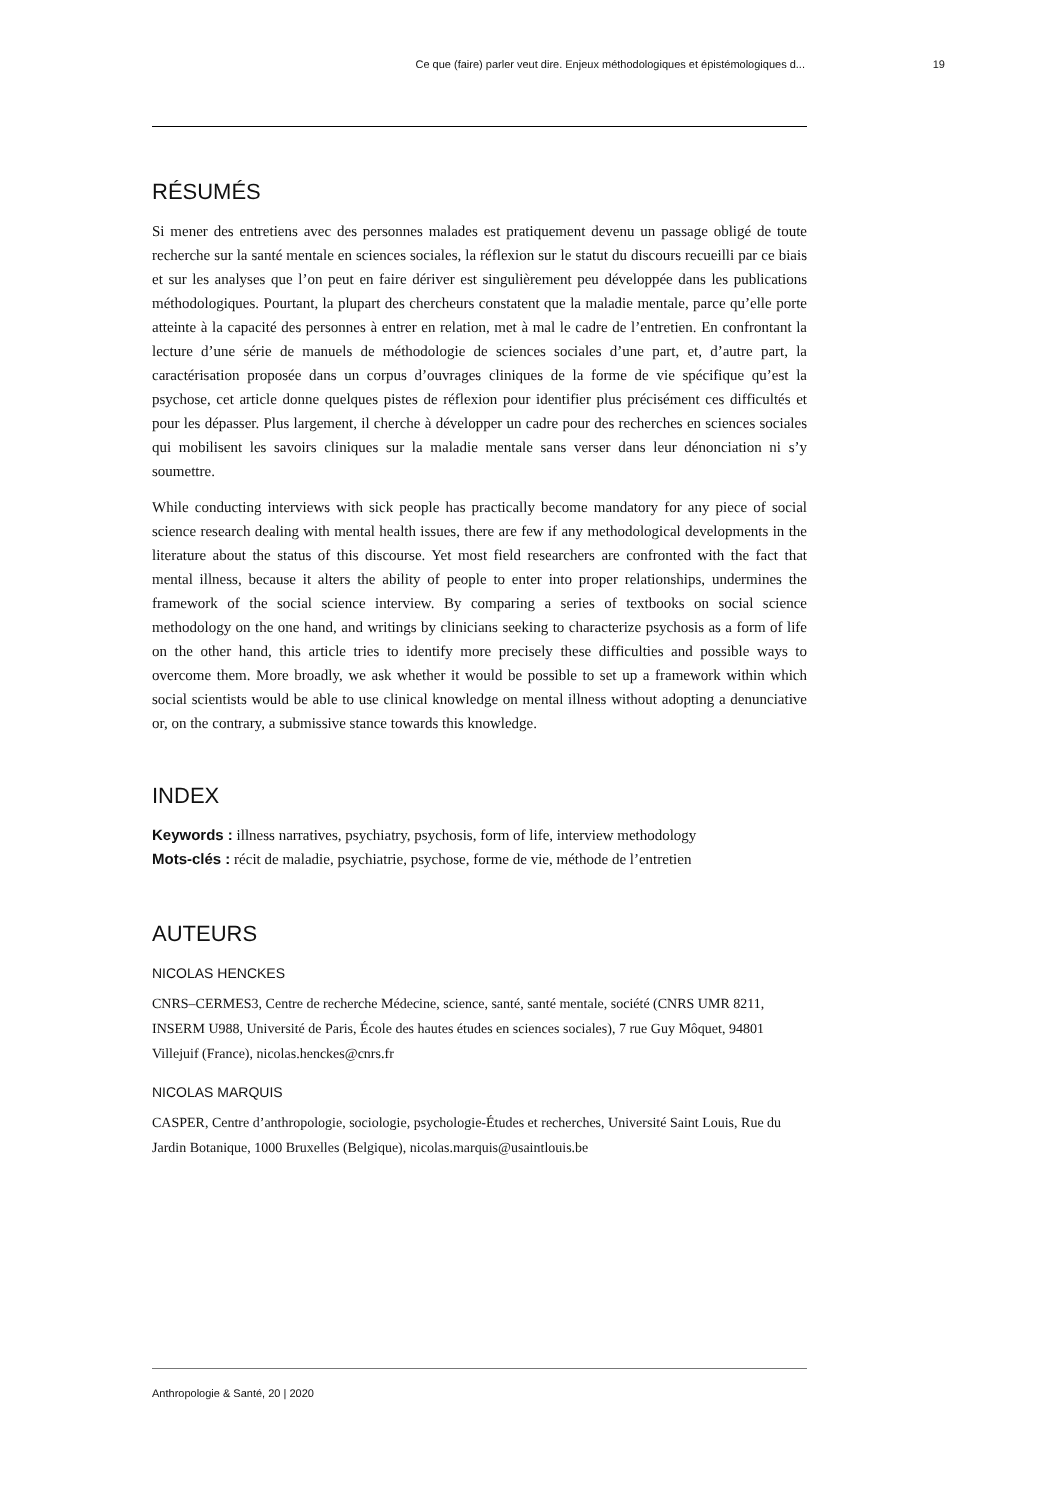Ce que (faire) parler veut dire. Enjeux méthodologiques et épistémologiques d... 19
RÉSUMÉS
Si mener des entretiens avec des personnes malades est pratiquement devenu un passage obligé de toute recherche sur la santé mentale en sciences sociales, la réflexion sur le statut du discours recueilli par ce biais et sur les analyses que l’on peut en faire dériver est singulièrement peu développée dans les publications méthodologiques. Pourtant, la plupart des chercheurs constatent que la maladie mentale, parce qu’elle porte atteinte à la capacité des personnes à entrer en relation, met à mal le cadre de l’entretien. En confrontant la lecture d’une série de manuels de méthodologie de sciences sociales d’une part, et, d’autre part, la caractérisation proposée dans un corpus d’ouvrages cliniques de la forme de vie spécifique qu’est la psychose, cet article donne quelques pistes de réflexion pour identifier plus précisément ces difficultés et pour les dépasser. Plus largement, il cherche à développer un cadre pour des recherches en sciences sociales qui mobilisent les savoirs cliniques sur la maladie mentale sans verser dans leur dénonciation ni s’y soumettre.
While conducting interviews with sick people has practically become mandatory for any piece of social science research dealing with mental health issues, there are few if any methodological developments in the literature about the status of this discourse. Yet most field researchers are confronted with the fact that mental illness, because it alters the ability of people to enter into proper relationships, undermines the framework of the social science interview. By comparing a series of textbooks on social science methodology on the one hand, and writings by clinicians seeking to characterize psychosis as a form of life on the other hand, this article tries to identify more precisely these difficulties and possible ways to overcome them. More broadly, we ask whether it would be possible to set up a framework within which social scientists would be able to use clinical knowledge on mental illness without adopting a denunciative or, on the contrary, a submissive stance towards this knowledge.
INDEX
Keywords : illness narratives, psychiatry, psychosis, form of life, interview methodology
Mots-clés : récit de maladie, psychiatrie, psychose, forme de vie, méthode de l’entretien
AUTEURS
NICOLAS HENCKES
CNRS–CERMES3, Centre de recherche Médecine, science, santé, santé mentale, société (CNRS UMR 8211, INSERM U988, Université de Paris, École des hautes études en sciences sociales), 7 rue Guy Môquet, 94801 Villejuif (France), nicolas.henckes@cnrs.fr
NICOLAS MARQUIS
CASPER, Centre d’anthropologie, sociologie, psychologie-Études et recherches, Université Saint Louis, Rue du Jardin Botanique, 1000 Bruxelles (Belgique), nicolas.marquis@usaintlouis.be
Anthropologie & Santé, 20 | 2020